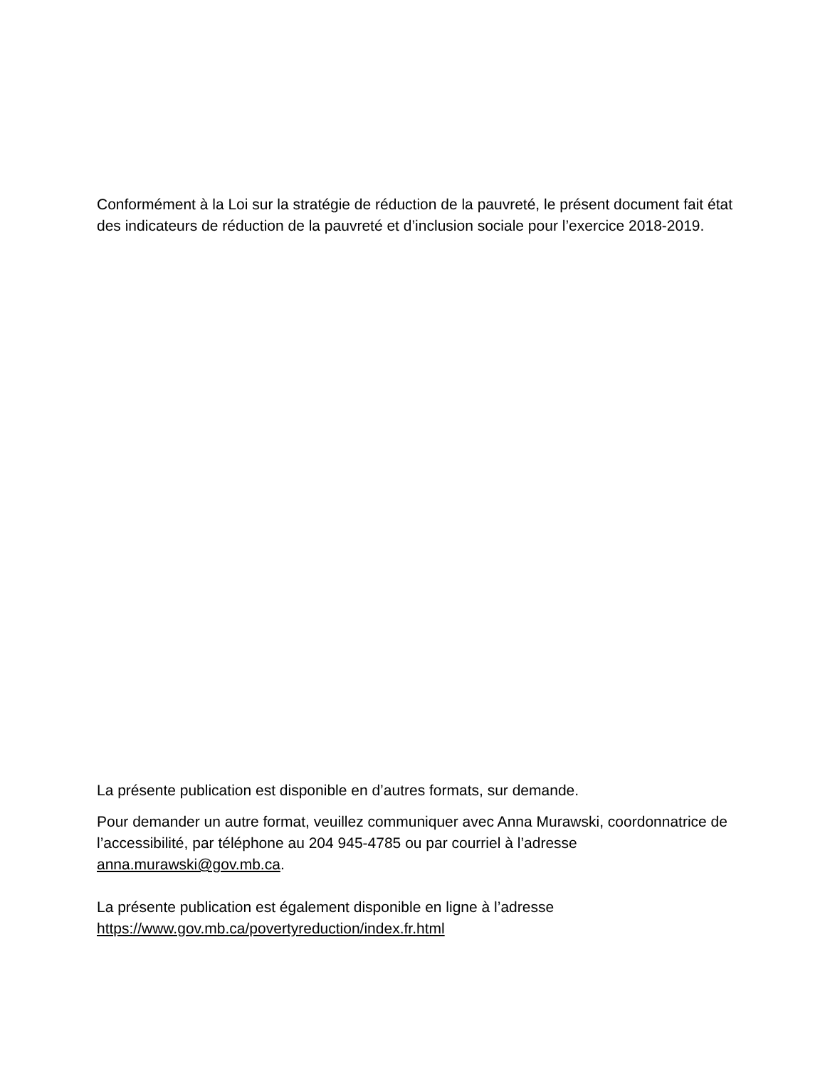Conformément à la Loi sur la stratégie de réduction de la pauvreté, le présent document fait état des indicateurs de réduction de la pauvreté et d’inclusion sociale pour l’exercice 2018-2019.
La présente publication est disponible en d’autres formats, sur demande.
Pour demander un autre format, veuillez communiquer avec Anna Murawski, coordonnatrice de l’accessibilité, par téléphone au 204 945-4785 ou par courriel à l’adresse anna.murawski@gov.mb.ca.
La présente publication est également disponible en ligne à l’adresse https://www.gov.mb.ca/povertyreduction/index.fr.html